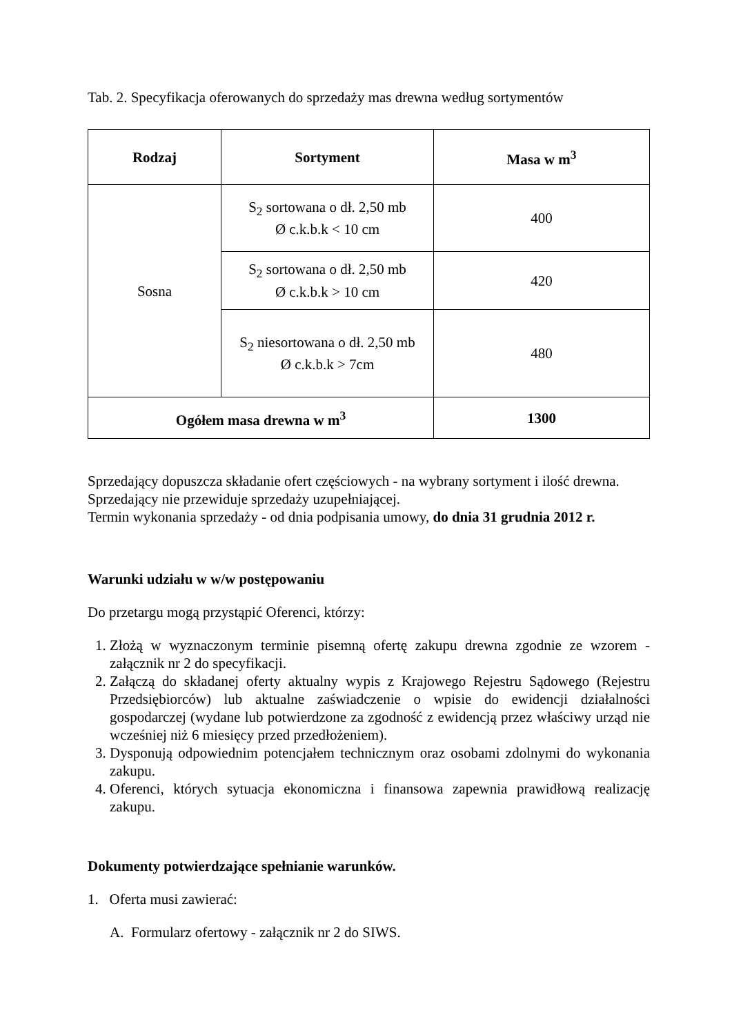Tab. 2. Specyfikacja oferowanych do sprzedaży mas drewna według sortymentów
| Rodzaj | Sortyment | Masa w m<sup>3</sup> |
| --- | --- | --- |
| Sosna | S<sub>2</sub> sortowana o dł. 2,50 mb Ø c.k.b.k < 10 cm | 400 |
| | S<sub>2</sub> sortowana o dł. 2,50 mb Ø c.k.b.k > 10 cm | 420 |
| | S<sub>2</sub> niesortowana o dł. 2,50 mb Ø c.k.b.k > 7cm | 480 |
| Ogółem masa drewna w m<sup>3</sup> | | 1300 |
Sprzedający dopuszcza składanie ofert częściowych - na wybrany sortyment i ilość drewna.
Sprzedający nie przewiduje sprzedaży uzupełniającej.
Termin wykonania sprzedaży - od dnia podpisania umowy, do dnia 31 grudnia 2012 r.
Warunki udziału w w/w postępowaniu
Do przetargu mogą przystąpić Oferenci, którzy:
1. Złożą w wyznaczonym terminie pisemną ofertę zakupu drewna zgodnie ze wzorem - załącznik nr 2 do specyfikacji.
2. Załączą do składanej oferty aktualny wypis z Krajowego Rejestru Sądowego (Rejestru Przedsiębiorców) lub aktualne zaświadczenie o wpisie do ewidencji działalności gospodarczej (wydane lub potwierdzone za zgodność z ewidencją przez właściwy urząd nie wcześniej niż 6 miesięcy przed przedłożeniem).
3. Dysponują odpowiednim potencjałem technicznym oraz osobami zdolnymi do wykonania zakupu.
4. Oferenci, których sytuacja ekonomiczna i finansowa zapewnia prawidłową realizację zakupu.
Dokumenty potwierdzające spełnianie warunków.
1. Oferta musi zawierać:
A. Formularz ofertowy - załącznik nr 2 do SIWS.